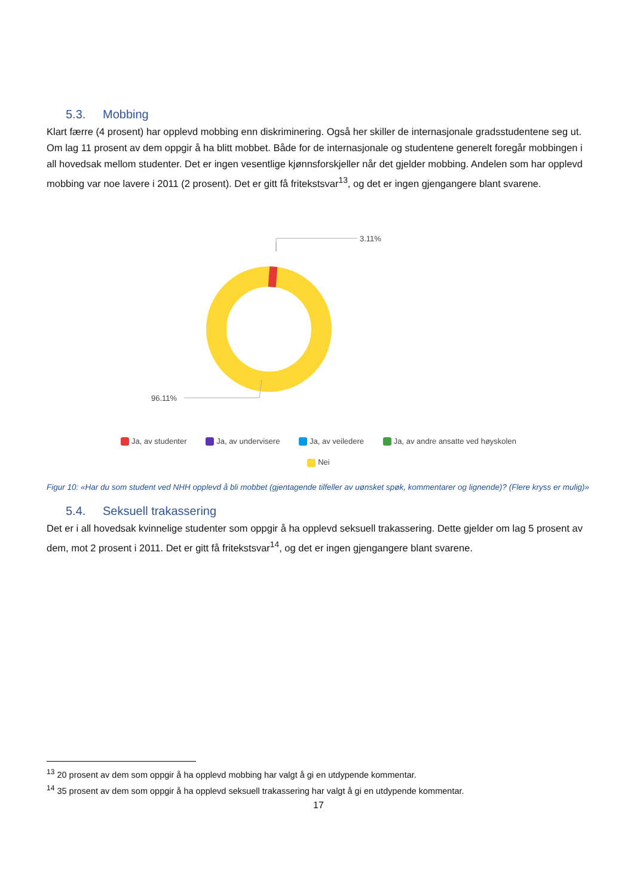5.3. Mobbing
Klart færre (4 prosent) har opplevd mobbing enn diskriminering. Også her skiller de internasjonale gradsstudentene seg ut. Om lag 11 prosent av dem oppgir å ha blitt mobbet. Både for de internasjonale og studentene generelt foregår mobbingen i all hovedsak mellom studenter. Det er ingen vesentlige kjønnsforskjeller når det gjelder mobbing. Andelen som har opplevd mobbing var noe lavere i 2011 (2 prosent). Det er gitt få fritekstsvar<sup>13</sup>, og det er ingen gjengangere blant svarene.
3.11%
96.11%
Ja, av studenter Ja, av undervisere Ja, av veiledere Ja, av andre ansatte ved høyskolen
Nei
Figur 10: «Har du som student ved NHH opplevd å bli mobbet (gjentagende tilfeller av uønsket spøk, kommentarer og lignende)? (Flere kryss er mulig)»
5.4. Seksuell trakassering
Det er i all hovedsak kvinnelige studenter som oppgir å ha opplevd seksuell trakassering. Dette gjelder om lag 5 prosent av dem, mot 2 prosent i 2011. Det er gitt få fritekstsvar<sup>14</sup>, og det er ingen gjengangere blant svarene.
<sup>13</sup> 20 prosent av dem som oppgir å ha opplevd mobbing har valgt å gi en utdypende kommentar.
<sup>14</sup> 35 prosent av dem som oppgir å ha opplevd seksuell trakassering har valgt å gi en utdypende kommentar.
17